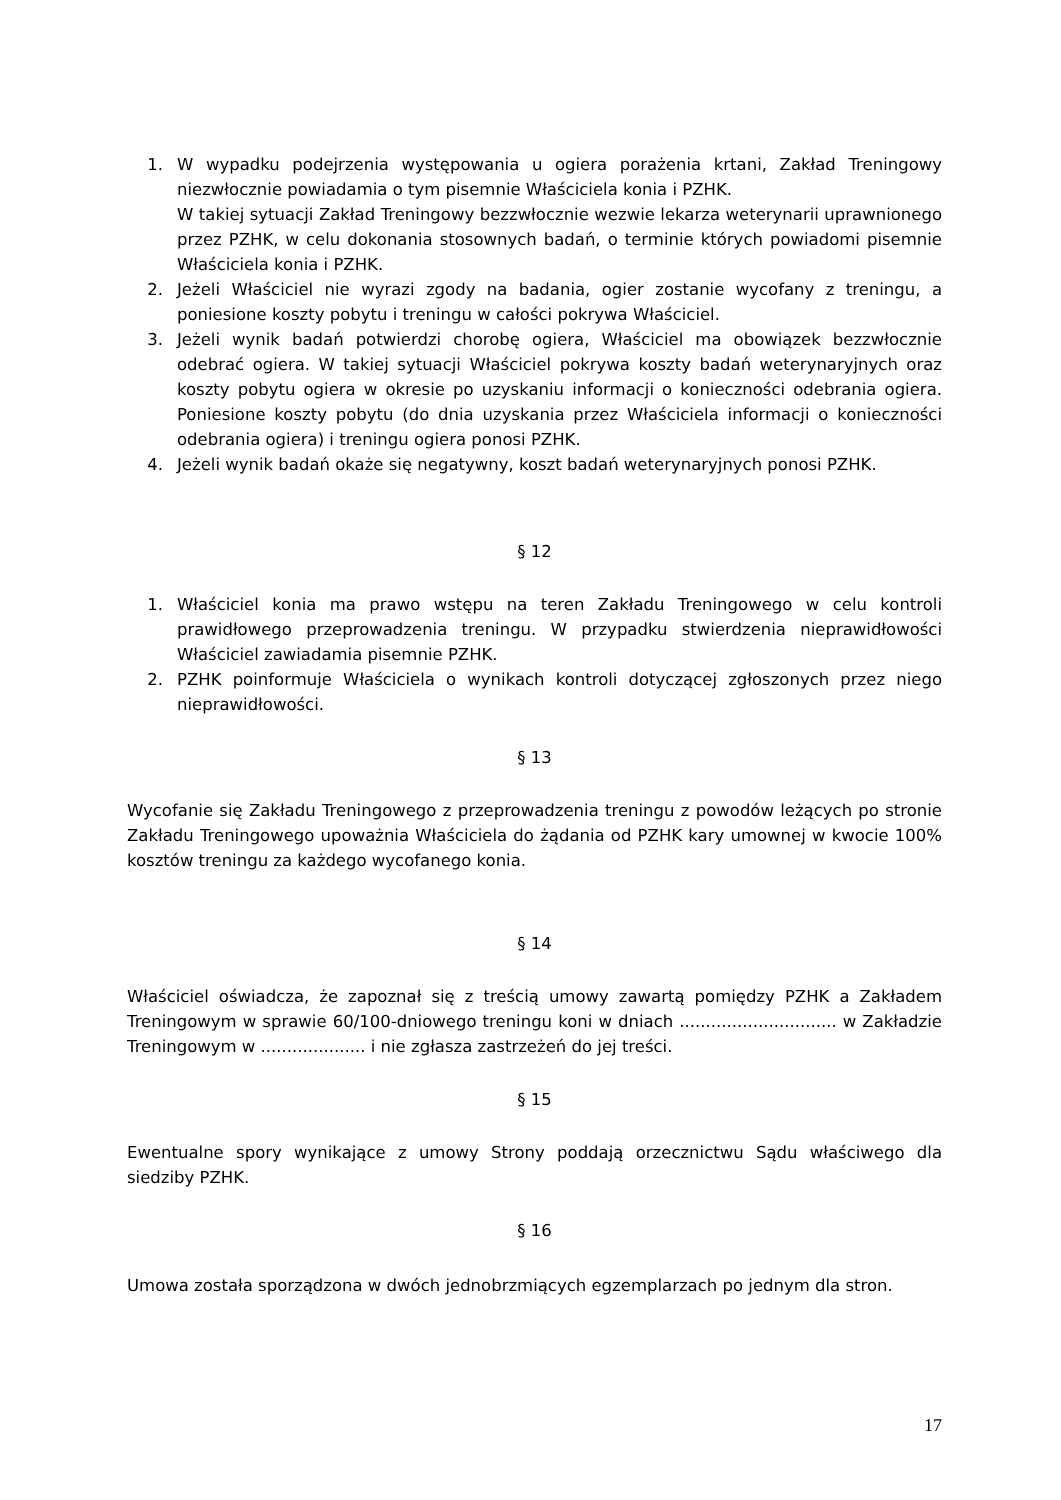1. W wypadku podejrzenia występowania u ogiera porażenia krtani, Zakład Treningowy niezwłocznie powiadamia o tym pisemnie Właściciela konia i PZHK.
W takiej sytuacji Zakład Treningowy bezzwłocznie wezwie lekarza weterynarii uprawnionego przez PZHK, w celu dokonania stosownych badań, o terminie których powiadomi pisemnie Właściciela konia i PZHK.
2. Jeżeli Właściciel nie wyrazi zgody na badania, ogier zostanie wycofany z treningu, a poniesione koszty pobytu i treningu w całości pokrywa Właściciel.
3. Jeżeli wynik badań potwierdzi chorobę ogiera, Właściciel ma obowiązek bezzwłocznie odebrać ogiera. W takiej sytuacji Właściciel pokrywa koszty badań weterynaryjnych oraz koszty pobytu ogiera w okresie po uzyskaniu informacji o konieczności odebrania ogiera. Poniesione koszty pobytu (do dnia uzyskania przez Właściciela informacji o konieczności odebrania ogiera) i treningu ogiera ponosi PZHK.
4. Jeżeli wynik badań okaże się negatywny, koszt badań weterynaryjnych ponosi PZHK.
§ 12
1. Właściciel konia ma prawo wstępu na teren Zakładu Treningowego w celu kontroli prawidłowego przeprowadzenia treningu. W przypadku stwierdzenia nieprawidłowości Właściciel zawiadamia pisemnie PZHK.
2. PZHK poinformuje Właściciela o wynikach kontroli dotyczącej zgłoszonych przez niego nieprawidłowości.
§ 13
Wycofanie się Zakładu Treningowego z przeprowadzenia treningu z powodów leżących po stronie Zakładu Treningowego upoważnia Właściciela do żądania od PZHK kary umownej w kwocie 100% kosztów treningu za każdego wycofanego konia.
§ 14
Właściciel oświadcza, że zapoznał się z treścią umowy zawartą pomiędzy PZHK a Zakładem Treningowym w sprawie 60/100-dniowego treningu koni w dniach .............................. w Zakładzie Treningowym w .................... i nie zgłasza zastrzeżeń do jej treści.
§ 15
Ewentualne spory wynikające z umowy Strony poddają orzecznictwu Sądu właściwego dla siedziby PZHK.
§ 16
Umowa została sporządzona w dwóch jednobrzmiących egzemplarzach po jednym dla stron.
17